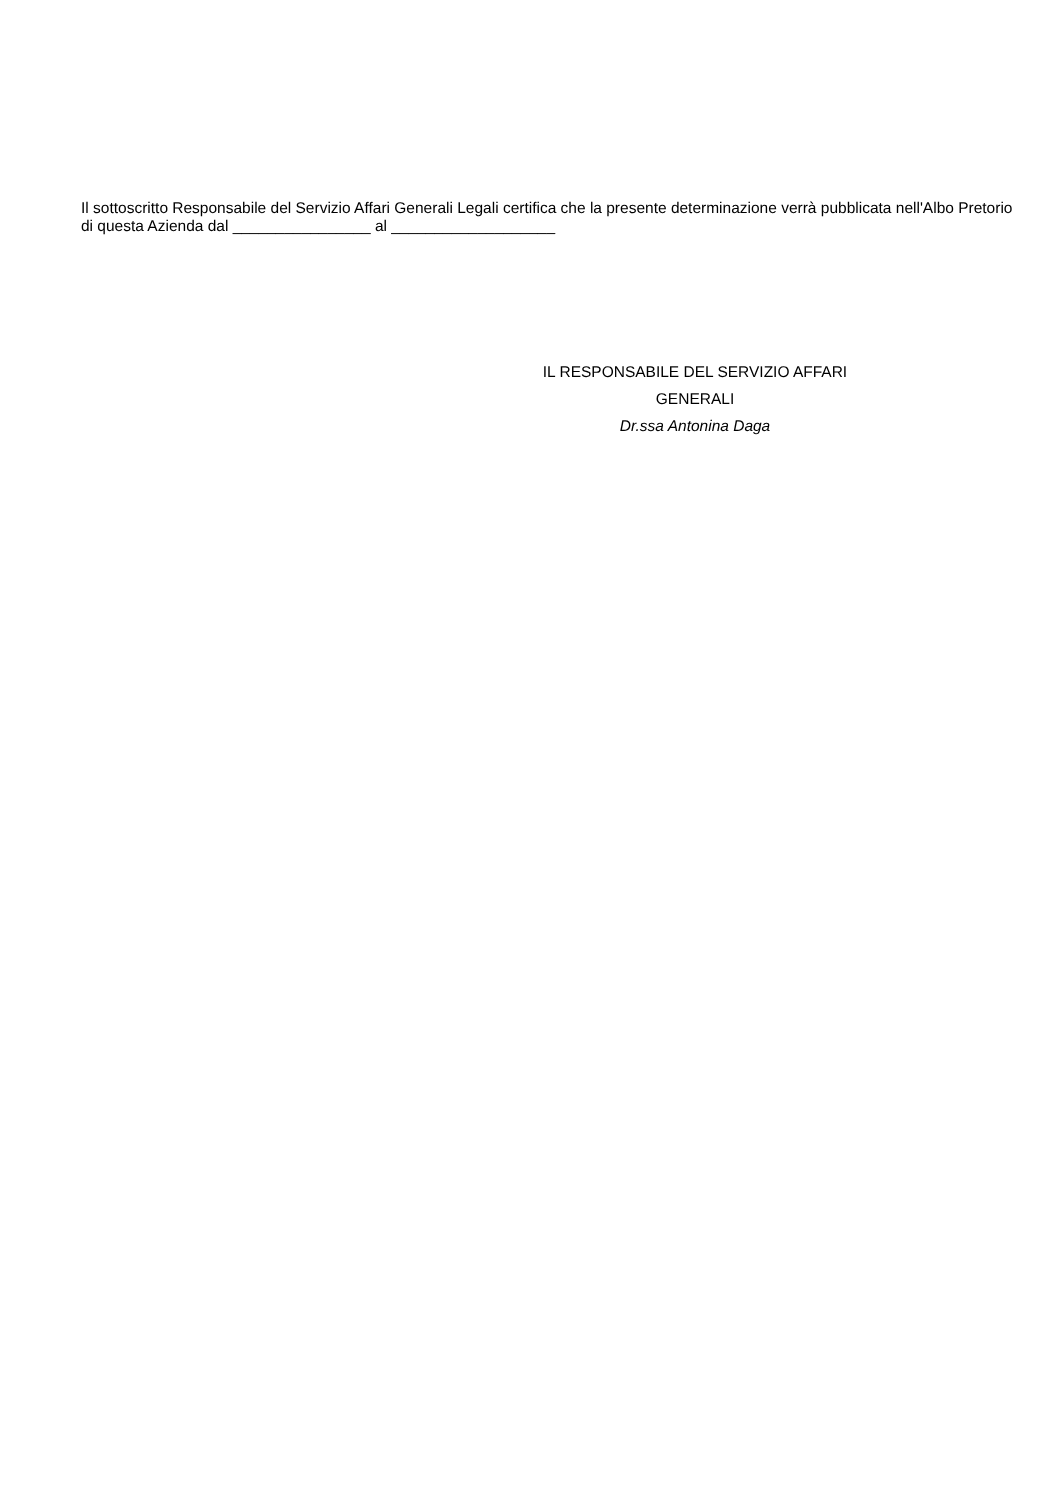Il sottoscritto Responsabile del Servizio Affari Generali Legali certifica che la presente determinazione verrà pubblicata nell'Albo Pretorio di questa Azienda dal ________________ al ___________________
IL RESPONSABILE DEL SERVIZIO AFFARI
GENERALI
Dr.ssa Antonina Daga